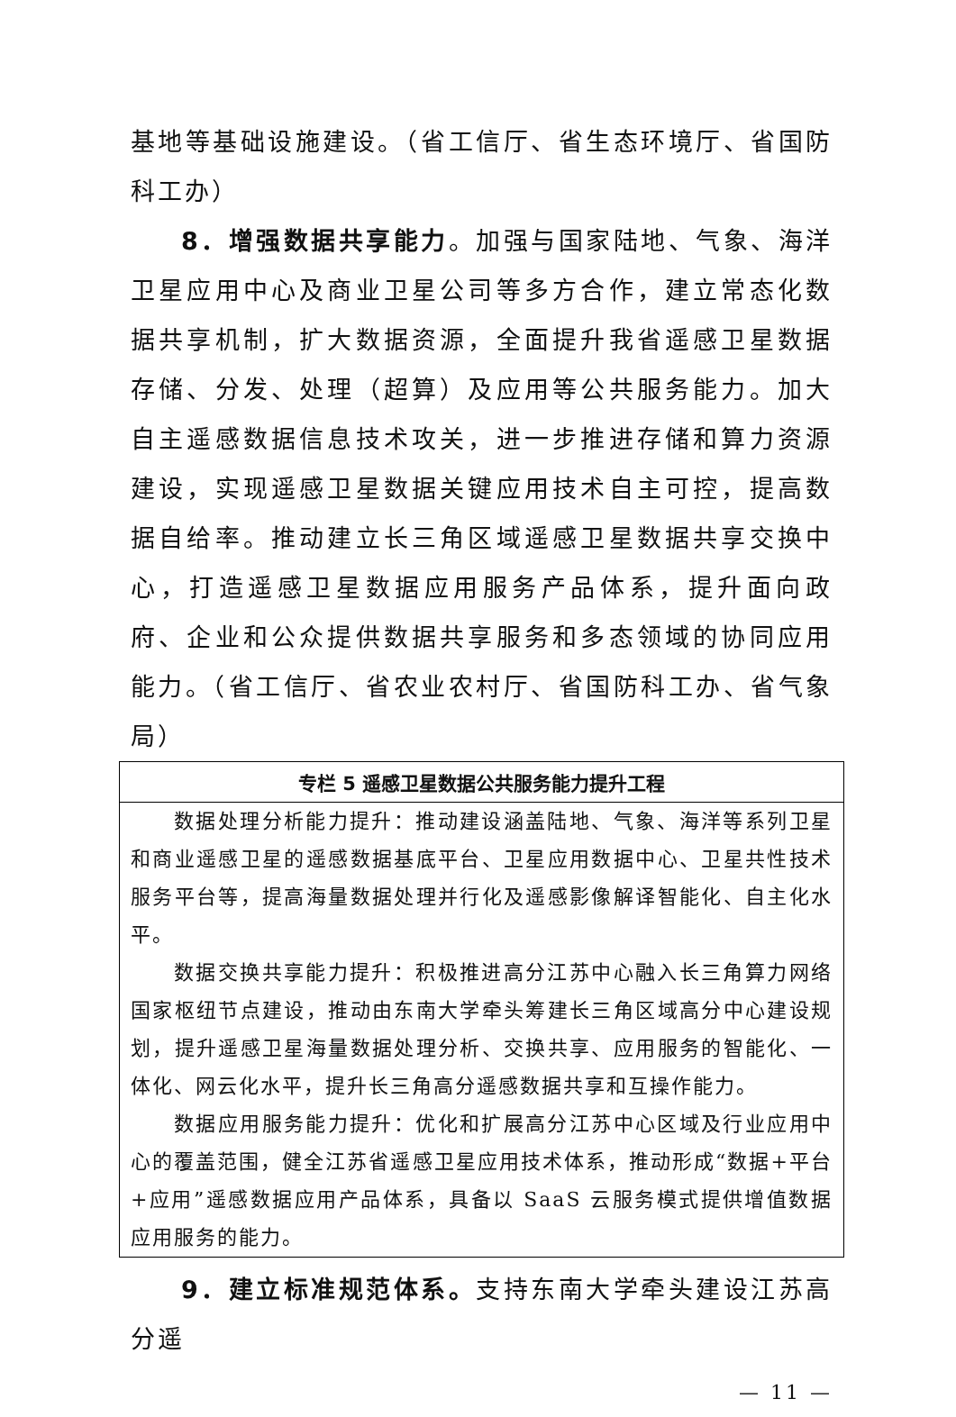基地等基础设施建设。（省工信厅、省生态环境厅、省国防科工办）
8．增强数据共享能力。加强与国家陆地、气象、海洋卫星应用中心及商业卫星公司等多方合作，建立常态化数据共享机制，扩大数据资源，全面提升我省遥感卫星数据存储、分发、处理（超算）及应用等公共服务能力。加大自主遥感数据信息技术攻关，进一步推进存储和算力资源建设，实现遥感卫星数据关键应用技术自主可控，提高数据自给率。推动建立长三角区域遥感卫星数据共享交换中心，打造遥感卫星数据应用服务产品体系，提升面向政府、企业和公众提供数据共享服务和多态领域的协同应用能力。（省工信厅、省农业农村厅、省国防科工办、省气象局）
| 专栏 5 遥感卫星数据公共服务能力提升工程 |
| --- |
| 数据处理分析能力提升：推动建设涵盖陆地、气象、海洋等系列卫星和商业遥感卫星的遥感数据基底平台、卫星应用数据中心、卫星共性技术服务平台等，提高海量数据处理并行化及遥感影像解译智能化、自主化水平。 数据交换共享能力提升：积极推进高分江苏中心融入长三角算力网络国家枢纽节点建设，推动由东南大学牵头筹建长三角区域高分中心建设规划，提升遥感卫星海量数据处理分析、交换共享、应用服务的智能化、一体化、网云化水平，提升长三角高分遥感数据共享和互操作能力。 数据应用服务能力提升：优化和扩展高分江苏中心区域及行业应用中心的覆盖范围，健全江苏省遥感卫星应用技术体系，推动形成“数据+平台+应用”遥感数据应用产品体系，具备以 SaaS 云服务模式提供增值数据应用服务的能力。 |
9．建立标准规范体系。支持东南大学牵头建设江苏高分遥
— 11 —